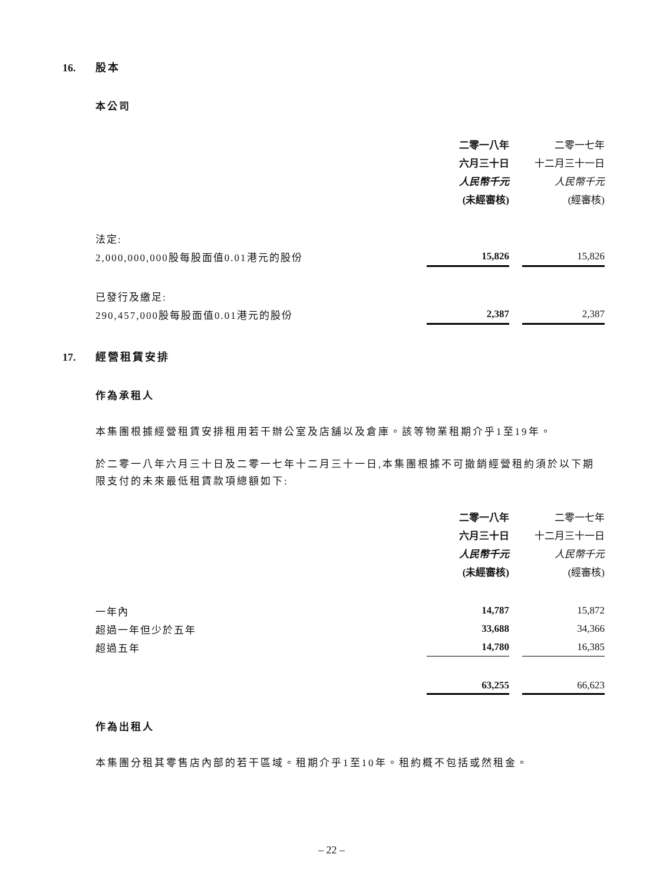16. 股本
本公司
| | 二零一八年 | | 二零一七年 |
| | 六月三十日 | | 十二月三十一日 |
| | 人民幣千元 | | 人民幣千元 |
| | (未經審核) | | (經審核) |
| 法定: | | | |
| 2,000,000,000股每股面值0.01港元的股份 | 15,826 | | 15,826 |
| 已發行及繳足: | | | |
| 290,457,000股每股面值0.01港元的股份 | 2,387 | | 2,387 |
17. 經營租賃安排
作為承租人
本集團根據經營租賃安排租用若干辦公室及店舖以及倉庫。該等物業租期介乎1至19年。
於二零一八年六月三十日及二零一七年十二月三十一日,本集團根據不可撤銷經營租約須於以下期限支付的未來最低租賃款項總額如下:
| | 二零一八年 | | 二零一七年 |
| | 六月三十日 | | 十二月三十一日 |
| | 人民幣千元 | | 人民幣千元 |
| | (未經審核) | | (經審核) |
| 一年內 | 14,787 | | 15,872 |
| 超過一年但少於五年 | 33,688 | | 34,366 |
| 超過五年 | 14,780 | | 16,385 |
| | 63,255 | | 66,623 |
作為出租人
本集團分租其零售店內部的若干區域。租期介乎1至10年。租約概不包括或然租金。
– 22 –